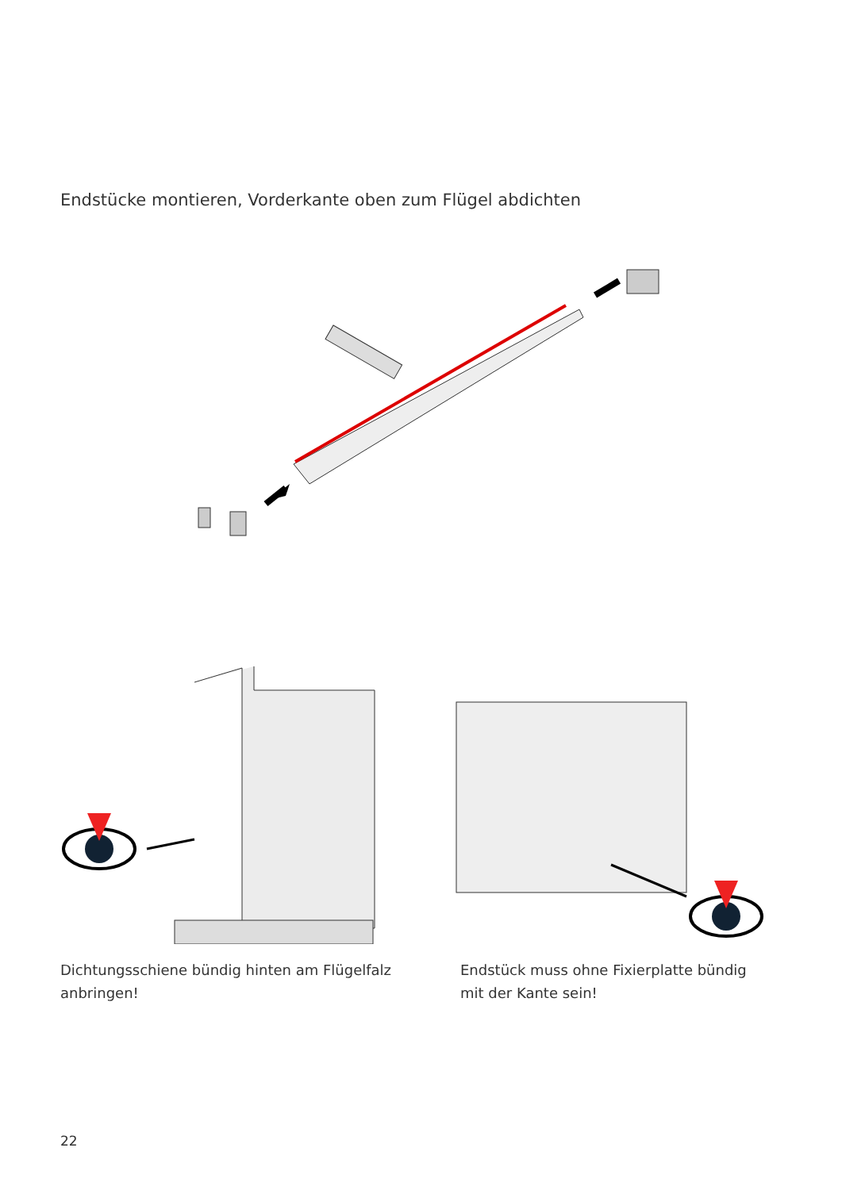Endstücke montieren, Vorderkante oben zum Flügel abdichten
Dichtungsschiene bündig hinten am Flügelfalz
anbringen!
Endstück muss ohne Fixierplatte bündig
mit der Kante sein!
22